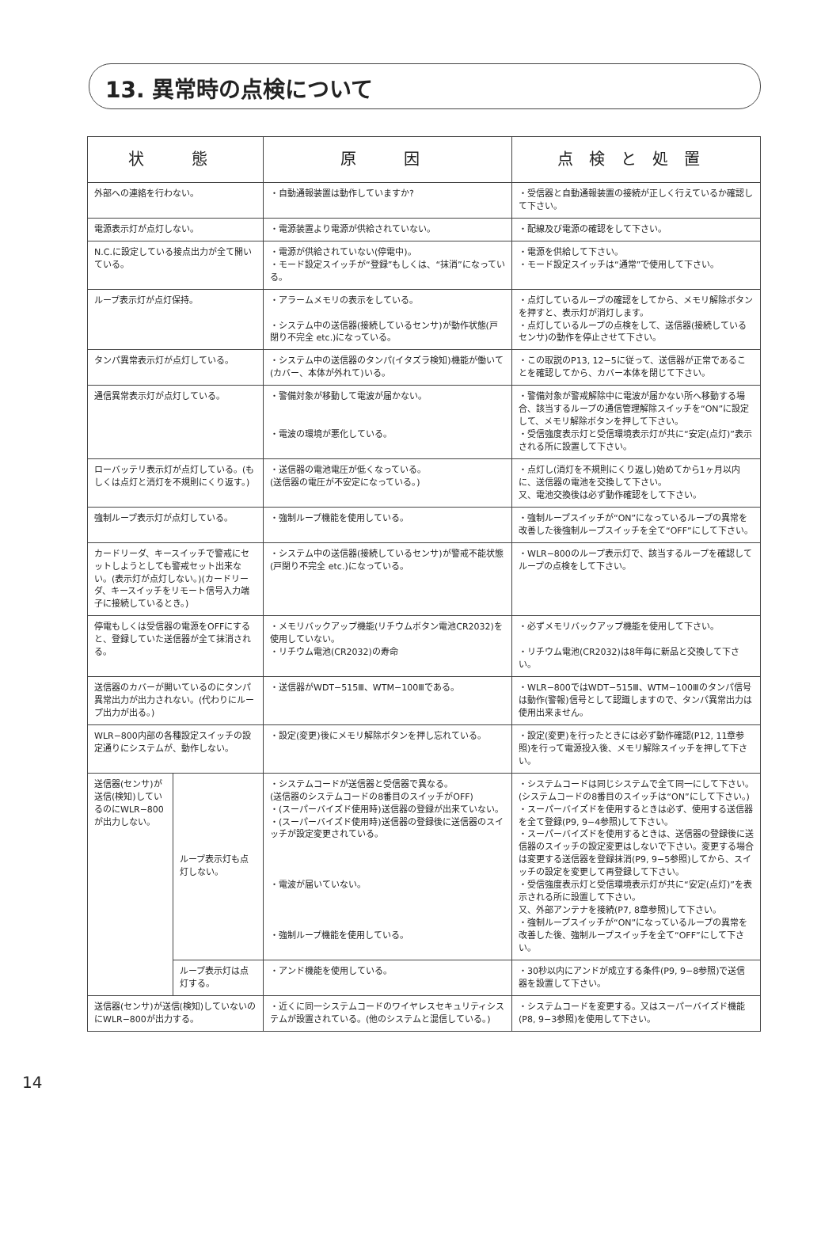13. 異常時の点検について
| 状 態 | | 原 因 | 点検と処置 |
| --- | --- | --- | --- |
| 外部への連絡を行わない。 | | ・自動通報装置は動作していますか? | ・受信器と自動通報装置の接続が正しく行えているか確認して下さい。 |
| 電源表示灯が点灯しない。 | | ・電源装置より電源が供給されていない。 | ・配線及び電源の確認をして下さい。 |
| N.C.に設定している接点出力が全て開いている。 | | ・電源が供給されていない(停電中)。 ・モード設定スイッチが“登録”もしくは、“抹消”になっている。 | ・電源を供給して下さい。 ・モード設定スイッチは“通常”で使用して下さい。 |
| ループ表示灯が点灯保持。 | | ・アラームメモリの表示をしている。 ・システム中の送信器(接続しているセンサ)が動作状態(戸閉り不完全 etc.)になっている。 | ・点灯しているループの確認をしてから、メモリ解除ボタンを押すと、表示灯が消灯します。 ・点灯しているループの点検をして、送信器(接続しているセンサ)の動作を停止させて下さい。 |
| タンパ異常表示灯が点灯している。 | | ・システム中の送信器のタンパ(イタズラ検知)機能が働いて(カバー、本体が外れて)いる。 | ・この取説のP13, 12−5に従って、送信器が正常であることを確認してから、カバー本体を閉じて下さい。 |
| 通信異常表示灯が点灯している。 | | ・警備対象が移動して電波が届かない。 ・電波の環境が悪化している。 | ・警備対象が警戒解除中に電波が届かない所へ移動する場合、該当するループの通信管理解除スイッチを“ON”に設定して、メモリ解除ボタンを押して下さい。 ・受信強度表示灯と受信環境表示灯が共に“安定(点灯)”表示される所に設置して下さい。 |
| ローバッテリ表示灯が点灯している。(もしくは点灯と消灯を不規則にくり返す。) | | ・送信器の電池電圧が低くなっている。 (送信器の電圧が不安定になっている。) | ・点灯し(消灯を不規則にくり返し)始めてから1ヶ月以内に、送信器の電池を交換して下さい。 又、電池交換後は必ず動作確認をして下さい。 |
| 強制ループ表示灯が点灯している。 | | ・強制ループ機能を使用している。 | ・強制ループスイッチが“ON”になっているループの異常を改善した後強制ループスイッチを全て“OFF”にして下さい。 |
| カードリーダ、キースイッチで警戒にセットしようとしても警戒セット出来ない。(表示灯が点灯しない。)(カードリーダ、キースイッチをリモート信号入力端子に接続しているとき。) | | ・システム中の送信器(接続しているセンサ)が警戒不能状態(戸閉り不完全 etc.)になっている。 | ・WLR−800のループ表示灯で、該当するループを確認してループの点検をして下さい。 |
| 停電もしくは受信器の電源をOFFにすると、登録していた送信器が全て抹消される。 | | ・メモリバックアップ機能(リチウムボタン電池CR2032)を使用していない。 ・リチウム電池(CR2032)の寿命 | ・必ずメモリバックアップ機能を使用して下さい。 ・リチウム電池(CR2032)は8年毎に新品と交換して下さい。 |
| 送信器のカバーが開いているのにタンパ異常出力が出力されない。(代わりにループ出力が出る。) | | ・送信器がWDT−515Ⅲ、WTM−100Ⅲである。 | ・WLR−800ではWDT−515Ⅲ、WTM−100Ⅲのタンパ信号は動作(警報)信号として認識しますので、タンパ異常出力は使用出来ません。 |
| WLR−800内部の各種設定スイッチの設定通りにシステムが、動作しない。 | | ・設定(変更)後にメモリ解除ボタンを押し忘れている。 | ・設定(変更)を行ったときには必ず動作確認(P12, 11章参照)を行って電源投入後、メモリ解除スイッチを押して下さい。 |
| 送信器(センサ)が送信(検知)しているのにWLR−800が出力しない。 | ループ表示灯も点灯しない。 | ・システムコードが送信器と受信器で異なる。 (送信器のシステムコードの8番目のスイッチがOFF) ・(スーパーバイズド使用時)送信器の登録が出来ていない。 ・(スーパーバイズド使用時)送信器の登録後に送信器のスイッチが設定変更されている。 ・電波が届いていない。 ・強制ループ機能を使用している。 | ・システムコードは同じシステムで全て同一にして下さい。 (システムコードの8番目のスイッチは“ON”にして下さい。) ・スーパーバイズドを使用するときは必ず、使用する送信器を全て登録(P9, 9−4参照)して下さい。 ・スーパーバイズドを使用するときは、送信器の登録後に送信器のスイッチの設定変更はしないで下さい。変更する場合は変更する送信器を登録抹消(P9, 9−5参照)してから、スイッチの設定を変更して再登録して下さい。 ・受信強度表示灯と受信環境表示灯が共に“安定(点灯)”を表示される所に設置して下さい。 又、外部アンテナを接続(P7, 8章参照)して下さい。 ・強制ループスイッチが“ON”になっているループの異常を改善した後、強制ループスイッチを全て“OFF”にして下さい。 |
| | ループ表示灯は点灯する。 | ・アンド機能を使用している。 | ・30秒以内にアンドが成立する条件(P9, 9−8参照)で送信器を設置して下さい。 |
| 送信器(センサ)が送信(検知)していないのにWLR−800が出力する。 | | ・近くに同一システムコードのワイヤレスセキュリティシステムが設置されている。(他のシステムと混信している。) | ・システムコードを変更する。又はスーパーバイズド機能(P8, 9−3参照)を使用して下さい。 |
14